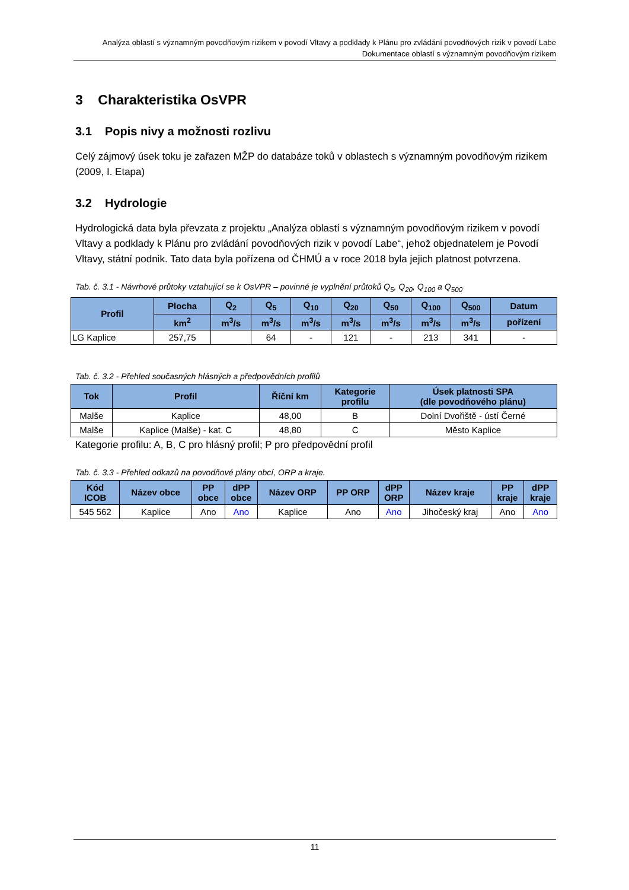Analýza oblastí s významným povodňovým rizikem v povodí Vltavy a podklady k Plánu pro zvládání povodňových rizik v povodí Labe
Dokumentace oblastí s významným povodňovým rizikem
3 Charakteristika OsVPR
3.1 Popis nivy a možnosti rozlivu
Celý zájmový úsek toku je zařazen MŽP do databáze toků v oblastech s významným povodňovým rizikem (2009, I. Etapa)
3.2 Hydrologie
Hydrologická data byla převzata z projektu „Analýza oblastí s významným povodňovým rizikem v povodí Vltavy a podklady k Plánu pro zvládání povodňových rizik v povodí Labe“, jehož objednatelem je Povodí Vltavy, státní podnik. Tato data byla pořízena od ČHMÚ a v roce 2018 byla jejich platnost potvrzena.
Tab. č. 3.1 - Návrhové průtoky vztahující se k OsVPR – povinné je vyplnění průtoků Q<sub>5</sub>, Q<sub>20</sub>, Q<sub>100</sub> a Q<sub>500</sub>
| Profil | Plocha | Q<sub>2</sub> | Q<sub>5</sub> | Q<sub>10</sub> | Q<sub>20</sub> | Q<sub>50</sub> | Q<sub>100</sub> | Q<sub>500</sub> | Datum |
| --- | --- | --- | --- | --- | --- | --- | --- | --- | --- |
| | km<sup>2</sup> | m<sup>3</sup>/s | m<sup>3</sup>/s | m<sup>3</sup>/s | m<sup>3</sup>/s | m<sup>3</sup>/s | m<sup>3</sup>/s | m<sup>3</sup>/s | pořízení |
| LG Kaplice | 257,75 | | 64 | - | 121 | - | 213 | 341 | - |
Tab. č. 3.2 - Přehled současných hlásných a předpovědních profilů
| Tok | Profil | Říční km | Kategorie profilu | Úsek platnosti SPA (dle povodňového plánu) |
| --- | --- | --- | --- | --- |
| Malše | Kaplice | 48,00 | B | Dolní Dvořiště - ústí Černé |
| Malše | Kaplice (Malše) - kat. C | 48,80 | C | Město Kaplice |
Kategorie profilu: A, B, C pro hlásný profil; P pro předpovědní profil
Tab. č. 3.3 - Přehled odkazů na povodňové plány obcí, ORP a kraje.
| Kód ICOB | Název obce | PP obce | dPP obce | Název ORP | PP ORP | dPP ORP | Název kraje | PP kraje | dPP kraje |
| --- | --- | --- | --- | --- | --- | --- | --- | --- | --- |
| 545 562 | Kaplice | Ano | Ano | Kaplice | Ano | Ano | Jihočeský kraj | Ano | Ano |
11